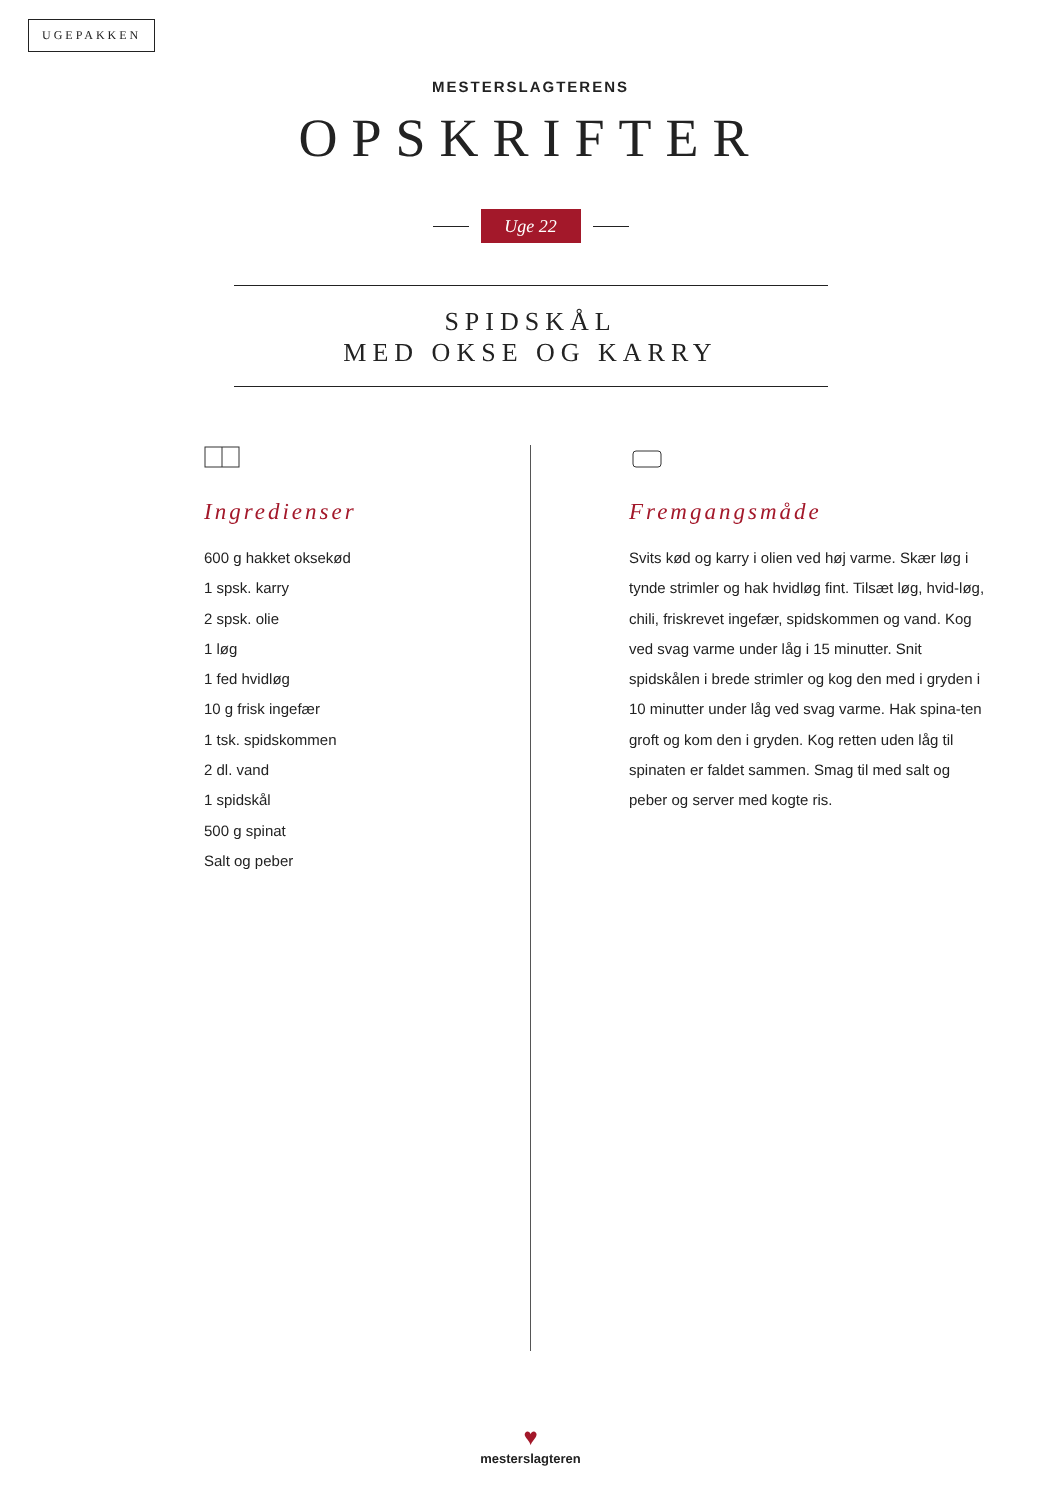UGEPAKKEN
MESTERSLAGTERENS
OPSKRIFTER
Uge 22
SPIDSKÅL
MED OKSE OG KARRY
Ingredienser
600 g hakket oksekød
1 spsk. karry
2 spsk. olie
1 løg
1 fed hvidløg
10 g frisk ingefær
1 tsk. spidskommen
2 dl. vand
1 spidskål
500 g spinat
Salt og peber
Fremgangsmåde
Svits kød og karry i olien ved høj varme. Skær løg i tynde strimler og hak hvidløg fint. Tilsæt løg, hvid-løg, chili, friskrevet ingefær, spidskommen og vand. Kog ved svag varme under låg i 15 minutter. Snit spidskålen i brede strimler og kog den med i gryden i 10 minutter under låg ved svag varme. Hak spina-ten groft og kom den i gryden. Kog retten uden låg til spinaten er faldet sammen. Smag til med salt og peber og server med kogte ris.
♥
mesterslagteren